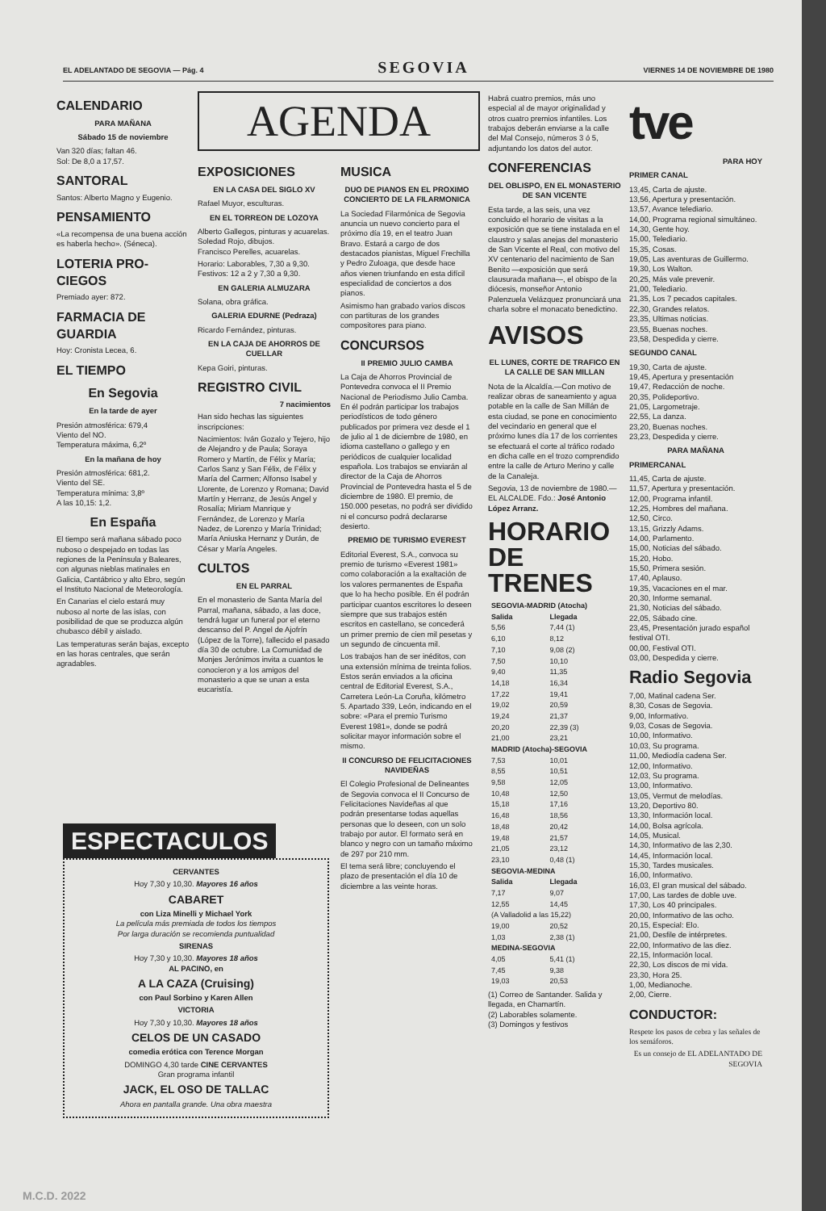EL ADELANTADO DE SEGOVIA — Pág. 4 SEGOVIA VIERNES 14 DE NOVIEMBRE DE 1980
CALENDARIO
PARA MAÑANA
Sábado 15 de noviembre
Van 320 días; faltan 46.
Sol: De 8,0 a 17,57.
SANTORAL
Santos: Alberto Magno y Eugenio.
PENSAMIENTO
«La recompensa de una buena acción es haberla hecho». (Séneca).
LOTERIA PRO-CIEGOS
Premiado ayer: 872.
FARMACIA DE GUARDIA
Hoy: Cronista Lecea, 6.
EL TIEMPO
En Segovia
En la tarde de ayer
Presión atmosférica: 679,4
Viento del NO.
Temperatura máxima, 6,2º
En la mañana de hoy
Presión atmosférica: 681,2.
Viento del SE.
Temperatura mínima: 3,8º
A las 10,15: 1,2.
En España
El tiempo será mañana sábado poco nuboso o despejado en todas las regiones de la Península y Baleares, con algunas nieblas matinales en Galicia, Cantábrico y alto Ebro, según el Instituto Nacional de Meteorología.
En Canarias el cielo estará muy nuboso al norte de las islas, con posibilidad de que se produzca algún chubasco débil y aislado.
Las temperaturas serán bajas, excepto en las horas centrales, que serán agradables.
AGENDA
EXPOSICIONES
EN LA CASA DEL SIGLO XV
Rafael Muyor, esculturas.
EN EL TORREON DE LOZOYA
Alberto Gallegos, pinturas y acuarelas.
Soledad Rojo, dibujos.
Francisco Perelles, acuarelas.
Horario: Laborables, 7,30 a 9,30. Festivos: 12 a 2 y 7,30 a 9,30.
EN GALERIA ALMUZARA
Solana, obra gráfica.
GALERIA EDURNE (Pedraza)
Ricardo Fernández, pinturas.
EN LA CAJA DE AHORROS DE CUELLAR
Kepa Goiri, pinturas.
REGISTRO CIVIL
7 nacimientos
Han sido hechas las siguientes inscripciones:
Nacimientos: Iván Gozalo y Tejero, hijo de Alejandro y de Paula; Soraya Romero y Martín, de Félix y María; Carlos Sanz y San Félix, de Félix y María del Carmen; Alfonso Isabel y Llorente, de Lorenzo y Romana; David Martín y Herranz, de Jesús Angel y Rosalía; Miriam Manrique y Fernández, de Lorenzo y María Nadez, de Lorenzo y María Trinidad; María Aniuska Hernanz y Durán, de César y María Angeles.
CULTOS
EN EL PARRAL
En el monasterio de Santa María del Parral, mañana, sábado, a las doce, tendrá lugar un funeral por el eterno descanso del P. Angel de Ajofrín (López de la Torre), fallecido el pasado día 30 de octubre. La Comunidad de Monjes Jerónimos invita a cuantos le conocieron y a los amigos del monasterio a que se unan a esta eucaristía.
MUSICA
DUO DE PIANOS EN EL PROXIMO CONCIERTO DE LA FILARMONICA
La Sociedad Filarmónica de Segovia anuncia un nuevo concierto para el próximo día 19, en el teatro Juan Bravo. Estará a cargo de dos destacados pianistas, Miguel Frechilla y Pedro Zuloaga, que desde hace años vienen triunfando en esta difícil especialidad de conciertos a dos pianos.
Asimismo han grabado varios discos con partituras de los grandes compositores para piano.
CONCURSOS
II PREMIO JULIO CAMBA
La Caja de Ahorros Provincial de Pontevedra convoca el II Premio Nacional de Periodismo Julio Camba. En él podrán participar los trabajos periodísticos de todo género publicados por primera vez desde el 1 de julio al 1 de diciembre de 1980, en idioma castellano o gallego y en periódicos de cualquier localidad española. Los trabajos se enviarán al director de la Caja de Ahorros Provincial de Pontevedra hasta el 5 de diciembre de 1980. El premio, de 150.000 pesetas, no podrá ser dividido ni el concurso podrá declararse desierto.
PREMIO DE TURISMO EVEREST
Editorial Everest, S.A., convoca su premio de turismo «Everest 1981» como colaboración a la exaltación de los valores permanentes de España que lo ha hecho posible. En él podrán participar cuantos escritores lo deseen siempre que sus trabajos estén escritos en castellano, se concederá un primer premio de cien mil pesetas y un segundo de cincuenta mil.
Los trabajos han de ser inéditos, con una extensión mínima de treinta folios. Estos serán enviados a la oficina central de Editorial Everest, S.A., Carretera León-La Coruña, kilómetro 5. Apartado 339, León, indicando en el sobre: «Para el premio Turismo Everest 1981», donde se podrá solicitar mayor información sobre el mismo.
II CONCURSO DE FELICITACIONES NAVIDEÑAS
El Colegio Profesional de Delineantes de Segovia convoca el II Concurso de Felicitaciones Navideñas al que podrán presentarse todas aquellas personas que lo deseen, con un solo trabajo por autor. El formato será en blanco y negro con un tamaño máximo de 297 por 210 mm.
El tema será libre; concluyendo el plazo de presentación el día 10 de diciembre a las veinte horas.
Habrá cuatro premios, más uno especial al de mayor originalidad y otros cuatro premios infantiles. Los trabajos deberán enviarse a la calle del Mal Consejo, números 3 ó 5, adjuntando los datos del autor.
CONFERENCIAS
DEL OBLISPO, EN EL MONASTERIO DE SAN VICENTE
Esta tarde, a las seis, una vez concluido el horario de visitas a la exposición que se tiene instalada en el claustro y salas anejas del monasterio de San Vicente el Real, con motivo del XV centenario del nacimiento de San Benito —exposición que será clausurada mañana—, el obispo de la diócesis, monseñor Antonio Palenzuela Velázquez pronunciará una charla sobre el monacato benedictino.
AVISOS
EL LUNES, CORTE DE TRAFICO EN LA CALLE DE SAN MILLAN
Nota de la Alcaldía.—Con motivo de realizar obras de saneamiento y agua potable en la calle de San Millán de esta ciudad, se pone en conocimiento del vecindario en general que el próximo lunes día 17 de los corrientes se efectuará el corte al tráfico rodado en dicha calle en el trozo comprendido entre la calle de Arturo Merino y calle de la Canaleja.
Segovia, 13 de noviembre de 1980.—EL ALCALDE. Fdo.: José Antonio López Arranz.
HORARIO DE TRENES
| SEGOVIA-MADRID (Atocha) | |
| --- | --- |
| Salida | Llegada |
| 5,56 | 7,44 (1) |
| 6,10 | 8,12 |
| 7,10 | 9,08 (2) |
| 7,50 | 10,10 |
| 9,40 | 11,35 |
| 14,18 | 16,34 |
| 17,22 | 19,41 |
| 19,02 | 20,59 |
| 19,24 | 21,37 |
| 20,20 | 22,39 (3) |
| 21,00 | 23,21 |
| MADRID (Atocha)-SEGOVIA | |
| 7,53 | 10,01 |
| 8,55 | 10,51 |
| 9,58 | 12,05 |
| 10,48 | 12,50 |
| 15,18 | 17,16 |
| 16,48 | 18,56 |
| 18,48 | 20,42 |
| 19,48 | 21,57 |
| 21,05 | 23,12 |
| 23,10 | 0,48 (1) |
| SEGOVIA-MEDINA | |
| Salida | Llegada |
| 7,17 | 9,07 |
| 12,55 | 14,45 |
| (A Valladolid a las 15,22) | |
| 19,00 | 20,52 |
| 1,03 | 2,38 (1) |
| MEDINA-SEGOVIA | |
| 4,05 | 5,41 (1) |
| 7,45 | 9,38 |
| 19,03 | 20,53 |
(1) Correo de Santander. Salida y llegada, en Chamartín.
(2) Laborables solamente.
(3) Domingos y festivos
tve
PARA HOY
PRIMER CANAL
13,45, Carta de ajuste.
13,56, Apertura y presentación.
13,57, Avance telediario.
14,00, Programa regional simultáneo.
14,30, Gente hoy.
15,00, Telediario.
15,35, Cosas.
19,05, Las aventuras de Guillermo.
19,30, Los Walton.
20,25, Más vale prevenir.
21,00, Telediario.
21,35, Los 7 pecados capitales.
22,30, Grandes relatos.
23,35, Ultimas noticias.
23,55, Buenas noches.
23,58, Despedida y cierre.
SEGUNDO CANAL
19,30, Carta de ajuste.
19,45, Apertura y presentación
19,47, Redacción de noche.
20,35, Polideportivo.
21,05, Largometraje.
22,55, La danza.
23,20, Buenas noches.
23,23, Despedida y cierre.
PARA MAÑANA
PRIMERCANAL
11,45, Carta de ajuste.
11,57, Apertura y presentación.
12,00, Programa infantil.
12,25, Hombres del mañana.
12,50, Circo.
13,15, Grizzly Adams.
14,00, Parlamento.
15,00, Noticias del sábado.
15,20, Hobo.
15,50, Primera sesión.
17,40, Aplauso.
19,35, Vacaciones en el mar.
20,30, Informe semanal.
21,30, Noticias del sábado.
22,05, Sábado cine.
23,45, Presentación jurado español festival OTI.
00,00, Festival OTI.
03,00, Despedida y cierre.
Radio Segovia
7,00, Matinal cadena Ser.
8,30, Cosas de Segovia.
9,00, Informativo.
9,03, Cosas de Segovia.
10,00, Informativo.
10,03, Su programa.
11,00, Mediodía cadena Ser.
12,00, Informativo.
12,03, Su programa.
13,00, Informativo.
13,05, Vermut de melodías.
13,20, Deportivo 80.
13,30, Información local.
14,00, Bolsa agrícola.
14,05, Musical.
14,30, Informativo de las 2,30.
14,45, Información local.
15,30, Tardes musicales.
16,00, Informativo.
16,03, El gran musical del sábado.
17,00, Las tardes de doble uve.
17,30, Los 40 principales.
20,00, Informativo de las ocho.
20,15, Especial: Elo.
21,00, Desfile de intérpretes.
22,00, Informativo de las diez.
22,15, Información local.
22,30, Los discos de mi vida.
23,30, Hora 25.
1,00, Medianoche.
2,00, Cierre.
CONDUCTOR:
Respete los pasos de cebra y las señales de los semáforos.
Es un consejo de EL ADELANTADO DE SEGOVIA
ESPECTACULOS
CERVANTES
Hoy 7,30 y 10,30. Mayores 16 años
CABARET
con Liza Minelli y Michael York
La película más premiada de todos los tiempos
Por larga duración se recomienda puntualidad
SIRENAS
Hoy 7,30 y 10,30. Mayores 18 años
AL PACINO, en
A LA CAZA (Cruising)
con Paul Sorbino y Karen Allen
VICTORIA
Hoy 7,30 y 10,30. Mayores 18 años
CELOS DE UN CASADO
comedia erótica con Terence Morgan
DOMINGO 4,30 tarde CINE CERVANTES
Gran programa infantil
JACK, EL OSO DE TALLAC
Ahora en pantalla grande. Una obra maestra
M.C.D. 2022